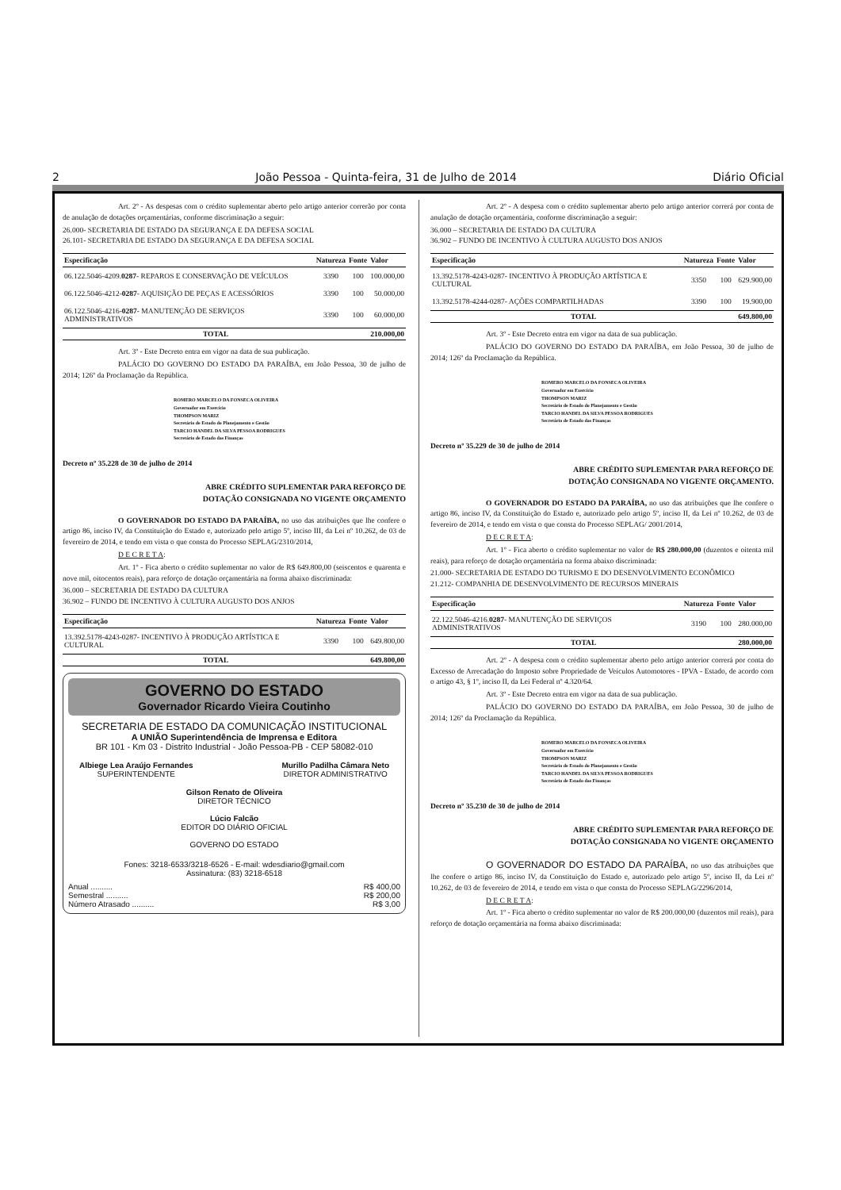2 João Pessoa - Quinta-feira, 31 de Julho de 2014 Diário Oficial
Art. 2º - As despesas com o crédito suplementar aberto pelo artigo anterior correrão por conta de anulação de dotações orçamentárias, conforme discriminação a seguir:
26.000- SECRETARIA DE ESTADO DA SEGURANÇA E DA DEFESA SOCIAL
26.101- SECRETARIA DE ESTADO DA SEGURANÇA E DA DEFESA SOCIAL
| Especificação | Natureza | Fonte | Valor |
| --- | --- | --- | --- |
| 06.122.5046-4209. 0287 - REPAROS E CONSERVAÇÃO DE VEÍCULOS | 3390 | 100 | 100.000,00 |
| 06.122.5046-4212- 0287 - AQUISIÇÃO DE PEÇAS E ACESSÓRIOS | 3390 | 100 | 50.000,00 |
| 06.122.5046-4216- 0287 - MANUTENÇÃO DE SERVIÇOS ADMINISTRATIVOS | 3390 | 100 | 60.000,00 |
| TOTAL | | | 210.000,00 |
Art. 3º - Este Decreto entra em vigor na data de sua publicação.
PALÁCIO DO GOVERNO DO ESTADO DA PARAÍBA, em João Pessoa, 30 de julho de 2014; 126º da Proclamação da República.
ROMERO MARCELO DA FONSECA OLIVEIRA
Governador em Exercício
THOMPSON MARIZ
Secretário de Estado do Planejamento e Gestão
TARCIO HANDEL DA SILVA PESSOA RODRIGUES
Secretário de Estado das Finanças
Decreto nº 35.228 de 30 de julho de 2014
ABRE CRÉDITO SUPLEMENTAR PARA REFORÇO DE
DOTAÇÃO CONSIGNADA NO VIGENTE ORÇAMENTO
O GOVERNADOR DO ESTADO DA PARAÍBA, no uso das atribuições que lhe confere o artigo 86, inciso IV, da Constituição do Estado e, autorizado pelo artigo 5º, inciso III, da Lei nº 10.262, de 03 de fevereiro de 2014, e tendo em vista o que consta do Processo SEPLAG/2310/2014,
D E C R E T A:
Art. 1º - Fica aberto o crédito suplementar no valor de R$ 649.800,00 (seiscentos e quarenta e nove mil, oitocentos reais), para reforço de dotação orçamentária na forma abaixo discriminada:
36.000 – SECRETARIA DE ESTADO DA CULTURA
36.902 – FUNDO DE INCENTIVO À CULTURA AUGUSTO DOS ANJOS
| Especificação | Natureza | Fonte | Valor |
| --- | --- | --- | --- |
| 13.392.5178-4243-0287- INCENTIVO À PRODUÇÃO ARTÍSTICA E CULTURAL | 3390 | 100 | 649.800,00 |
| TOTAL | | | 649.800,00 |
GOVERNO DO ESTADO
Governador Ricardo Vieira Coutinho
SECRETARIA DE ESTADO DA COMUNICAÇÃO INSTITUCIONAL
A UNIÃO Superintendência de Imprensa e Editora
BR 101 - Km 03 - Distrito Industrial - João Pessoa-PB - CEP 58082-010
Albiege Lea Araújo Fernandes
SUPERINTENDENTE
Murillo Padilha Câmara Neto
DIRETOR ADMINISTRATIVO
Gilson Renato de Oliveira
DIRETOR TÉCNICO
Lúcio Falcão
EDITOR DO DIÁRIO OFICIAL
GOVERNO DO ESTADO
Fones: 3218-6533/3218-6526 - E-mail: wdesdiario@gmail.com
Assinatura: (83) 3218-6518
Anual .......... R$ 400,00
Semestral .......... R$ 200,00
Número Atrasado .......... R$ 3,00
Art. 2º - A despesa com o crédito suplementar aberto pelo artigo anterior correrá por conta de anulação de dotação orçamentária, conforme discriminação a seguir:
36.000 – SECRETARIA DE ESTADO DA CULTURA
36.902 – FUNDO DE INCENTIVO À CULTURA AUGUSTO DOS ANJOS
| Especificação | Natureza | Fonte | Valor |
| --- | --- | --- | --- |
| 13.392.5178-4243-0287- INCENTIVO À PRODUÇÃO ARTÍSTICA E CULTURAL | 3350 | 100 | 629.900,00 |
| 13.392.5178-4244-0287- AÇÕES COMPARTILHADAS | 3390 | 100 | 19.900,00 |
| TOTAL | | | 649.800,00 |
Art. 3º - Este Decreto entra em vigor na data de sua publicação.
PALÁCIO DO GOVERNO DO ESTADO DA PARAÍBA, em João Pessoa, 30 de julho de 2014; 126º da Proclamação da República.
ROMERO MARCELO DA FONSECA OLIVEIRA
Governador em Exercício
THOMPSON MARIZ
Secretário de Estado do Planejamento e Gestão
TARCIO HANDEL DA SILVA PESSOA RODRIGUES
Secretário de Estado das Finanças
Decreto nº 35.229 de 30 de julho de 2014
ABRE CRÉDITO SUPLEMENTAR PARA REFORÇO DE
DOTAÇÃO CONSIGNADA NO VIGENTE ORÇAMENTO.
O GOVERNADOR DO ESTADO DA PARAÍBA, no uso das atribuições que lhe confere o artigo 86, inciso IV, da Constituição do Estado e, autorizado pelo artigo 5º, inciso II, da Lei nº 10.262, de 03 de fevereiro de 2014, e tendo em vista o que consta do Processo SEPLAG/ 2001/2014,
D E C R E T A:
Art. 1º - Fica aberto o crédito suplementar no valor de R$ 280.000,00 (duzentos e oitenta mil reais), para reforço de dotação orçamentária na forma abaixo discriminada:
21.000- SECRETARIA DE ESTADO DO TURISMO E DO DESENVOLVIMENTO ECONÔMICO
21.212- COMPANHIA DE DESENVOLVIMENTO DE RECURSOS MINERAIS
| Especificação | Natureza | Fonte | Valor |
| --- | --- | --- | --- |
| 22.122.5046-4216. 0287 - MANUTENÇÃO DE SERVIÇOS ADMINISTRATIVOS | 3190 | 100 | 280.000,00 |
| TOTAL | | | 280.000,00 |
Art. 2º - A despesa com o crédito suplementar aberto pelo artigo anterior correrá por conta do Excesso de Arrecadação do Imposto sobre Propriedade de Veículos Automotores - IPVA - Estado, de acordo com o artigo 43, § 1º, inciso II, da Lei Federal nº 4.320/64.
Art. 3º - Este Decreto entra em vigor na data de sua publicação.
PALÁCIO DO GOVERNO DO ESTADO DA PARAÍBA, em João Pessoa, 30 de julho de 2014; 126º da Proclamação da República.
ROMERO MARCELO DA FONSECA OLIVEIRA
Governador em Exercício
THOMPSON MARIZ
Secretário de Estado do Planejamento e Gestão
TARCIO HANDEL DA SILVA PESSOA RODRIGUES
Secretário de Estado das Finanças
Decreto nº 35.230 de 30 de julho de 2014
ABRE CRÉDITO SUPLEMENTAR PARA REFORÇO DE
DOTAÇÃO CONSIGNADA NO VIGENTE ORÇAMENTO
O GOVERNADOR DO ESTADO DA PARAÍBA, no uso das atribuições que lhe confere o artigo 86, inciso IV, da Constituição do Estado e, autorizado pelo artigo 5º, inciso II, da Lei nº 10.262, de 03 de fevereiro de 2014, e tendo em vista o que consta do Processo SEPLAG/2296/2014,
D E C R E T A:
Art. 1º - Fica aberto o crédito suplementar no valor de R$ 200.000,00 (duzentos mil reais), para reforço de dotação orçamentária na forma abaixo discriminada: